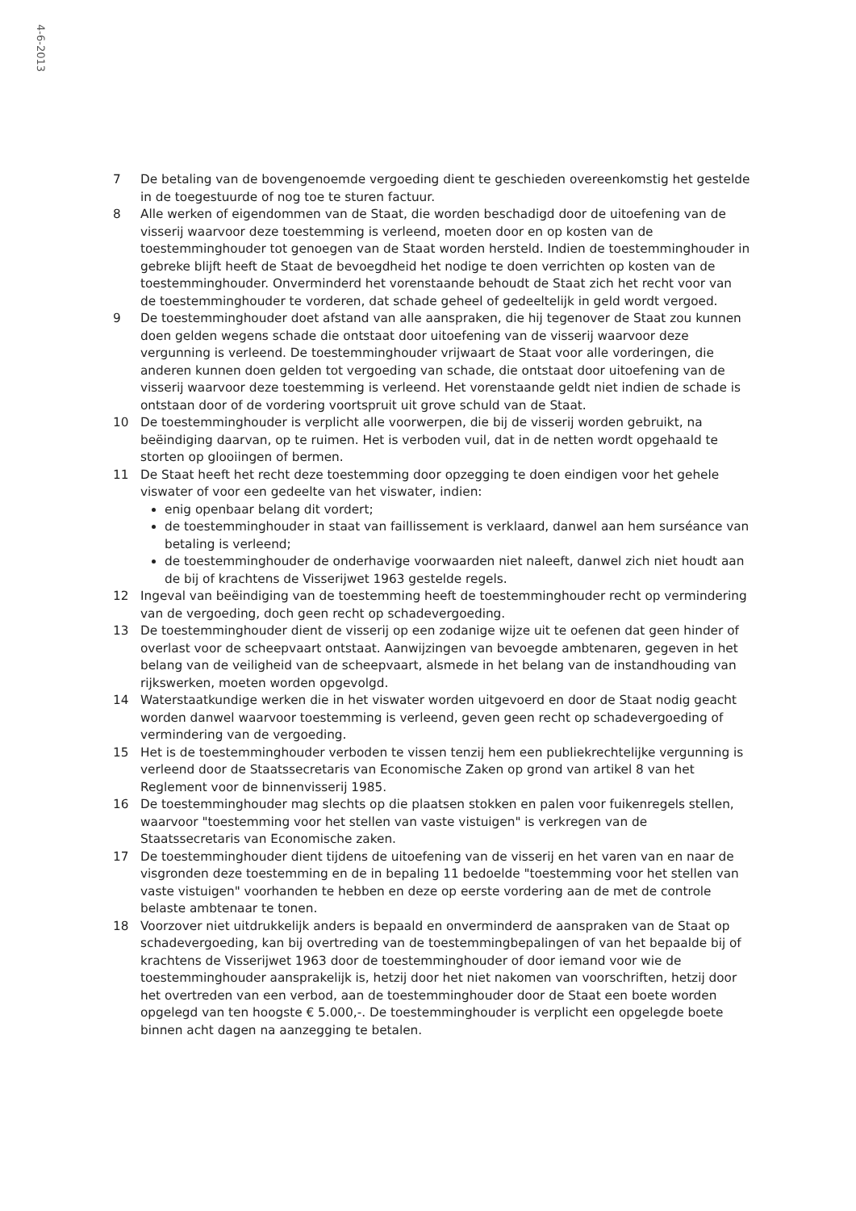4-6-2013
7 De betaling van de bovengenoemde vergoeding dient te geschieden overeenkomstig het gestelde in de toegestuurde of nog toe te sturen factuur.
8 Alle werken of eigendommen van de Staat, die worden beschadigd door de uitoefening van de visserij waarvoor deze toestemming is verleend, moeten door en op kosten van de toestemminghouder tot genoegen van de Staat worden hersteld. Indien de toestemminghouder in gebreke blijft heeft de Staat de bevoegdheid het nodige te doen verrichten op kosten van de toestemminghouder. Onverminderd het vorenstaande behoudt de Staat zich het recht voor van de toestemminghouder te vorderen, dat schade geheel of gedeeltelijk in geld wordt vergoed.
9 De toestemminghouder doet afstand van alle aanspraken, die hij tegenover de Staat zou kunnen doen gelden wegens schade die ontstaat door uitoefening van de visserij waarvoor deze vergunning is verleend. De toestemminghouder vrijwaart de Staat voor alle vorderingen, die anderen kunnen doen gelden tot vergoeding van schade, die ontstaat door uitoefening van de visserij waarvoor deze toestemming is verleend. Het vorenstaande geldt niet indien de schade is ontstaan door of de vordering voortspruit uit grove schuld van de Staat.
10 De toestemminghouder is verplicht alle voorwerpen, die bij de visserij worden gebruikt, na beëindiging daarvan, op te ruimen. Het is verboden vuil, dat in de netten wordt opgehaald te storten op glooiingen of bermen.
11 De Staat heeft het recht deze toestemming door opzegging te doen eindigen voor het gehele viswater of voor een gedeelte van het viswater, indien:
enig openbaar belang dit vordert;
de toestemminghouder in staat van faillissement is verklaard, danwel aan hem surséance van betaling is verleend;
de toestemminghouder de onderhavige voorwaarden niet naleeft, danwel zich niet houdt aan de bij of krachtens de Visserijwet 1963 gestelde regels.
12 Ingeval van beëindiging van de toestemming heeft de toestemminghouder recht op vermindering van de vergoeding, doch geen recht op schadevergoeding.
13 De toestemminghouder dient de visserij op een zodanige wijze uit te oefenen dat geen hinder of overlast voor de scheepvaart ontstaat. Aanwijzingen van bevoegde ambtenaren, gegeven in het belang van de veiligheid van de scheepvaart, alsmede in het belang van de instandhouding van rijkswerken, moeten worden opgevolgd.
14 Waterstaatkundige werken die in het viswater worden uitgevoerd en door de Staat nodig geacht worden danwel waarvoor toestemming is verleend, geven geen recht op schadevergoeding of vermindering van de vergoeding.
15 Het is de toestemminghouder verboden te vissen tenzij hem een publiekrechtelijke vergunning is verleend door de Staatssecretaris van Economische Zaken op grond van artikel 8 van het Reglement voor de binnenvisserij 1985.
16 De toestemminghouder mag slechts op die plaatsen stokken en palen voor fuikenregels stellen, waarvoor "toestemming voor het stellen van vaste vistuigen" is verkregen van de Staatssecretaris van Economische zaken.
17 De toestemminghouder dient tijdens de uitoefening van de visserij en het varen van en naar de visgronden deze toestemming en de in bepaling 11 bedoelde "toestemming voor het stellen van vaste vistuigen" voorhanden te hebben en deze op eerste vordering aan de met de controle belaste ambtenaar te tonen.
18 Voorzover niet uitdrukkelijk anders is bepaald en onverminderd de aanspraken van de Staat op schadevergoeding, kan bij overtreding van de toestemmingbepalingen of van het bepaalde bij of krachtens de Visserijwet 1963 door de toestemminghouder of door iemand voor wie de toestemminghouder aansprakelijk is, hetzij door het niet nakomen van voorschriften, hetzij door het overtreden van een verbod, aan de toestemminghouder door de Staat een boete worden opgelegd van ten hoogste € 5.000,-. De toestemminghouder is verplicht een opgelegde boete binnen acht dagen na aanzegging te betalen.